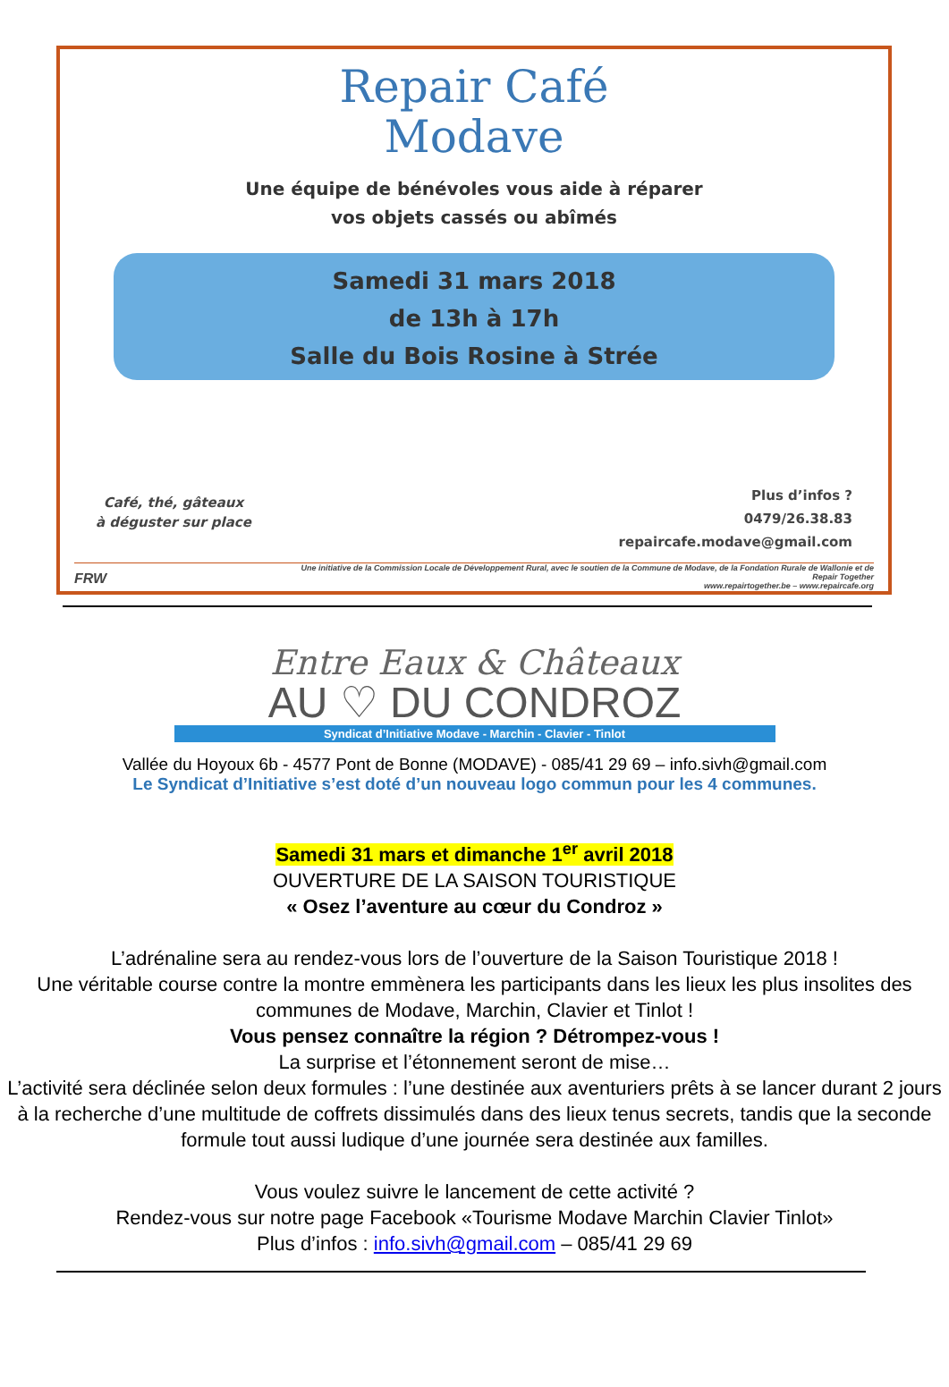Repair Café
Modave
Une équipe de bénévoles vous aide à réparer
vos objets cassés ou abîmés
Samedi 31 mars 2018
de 13h à 17h
Salle du Bois Rosine à Strée
Café, thé, gâteaux
à déguster sur place
Plus d’infos ?
0479/26.38.83
repaircafe.modave@gmail.com
FRW
Une initiative de la Commission Locale de Développement Rural, avec le soutien de la Commune de Modave, de la Fondation Rurale de Wallonie et de Repair Together
www.repairtogether.be – www.repaircafe.org
Entre Eaux & Châteaux
AU ♡ DU CONDROZ
Syndicat d’Initiative Modave - Marchin - Clavier - Tinlot
Vallée du Hoyoux 6b - 4577 Pont de Bonne (MODAVE) - 085/41 29 69 – info.sivh@gmail.com
Le Syndicat d’Initiative s’est doté d’un nouveau logo commun pour les 4 communes.
Samedi 31 mars et dimanche 1<sup>er</sup> avril 2018
OUVERTURE DE LA SAISON TOURISTIQUE
« Osez l’aventure au cœur du Condroz »
L’adrénaline sera au rendez-vous lors de l’ouverture de la Saison Touristique 2018 !
Une véritable course contre la montre emmènera les participants dans les lieux les plus insolites des communes de Modave, Marchin, Clavier et Tinlot !
Vous pensez connaître la région ? Détrompez-vous !
La surprise et l’étonnement seront de mise…
L’activité sera déclinée selon deux formules : l’une destinée aux aventuriers prêts à se lancer durant 2 jours à la recherche d’une multitude de coffrets dissimulés dans des lieux tenus secrets, tandis que la seconde formule tout aussi ludique d’une journée sera destinée aux familles.
Vous voulez suivre le lancement de cette activité ?
Rendez-vous sur notre page Facebook «Tourisme Modave Marchin Clavier Tinlot»
Plus d’infos : info.sivh@gmail.com – 085/41 29 69